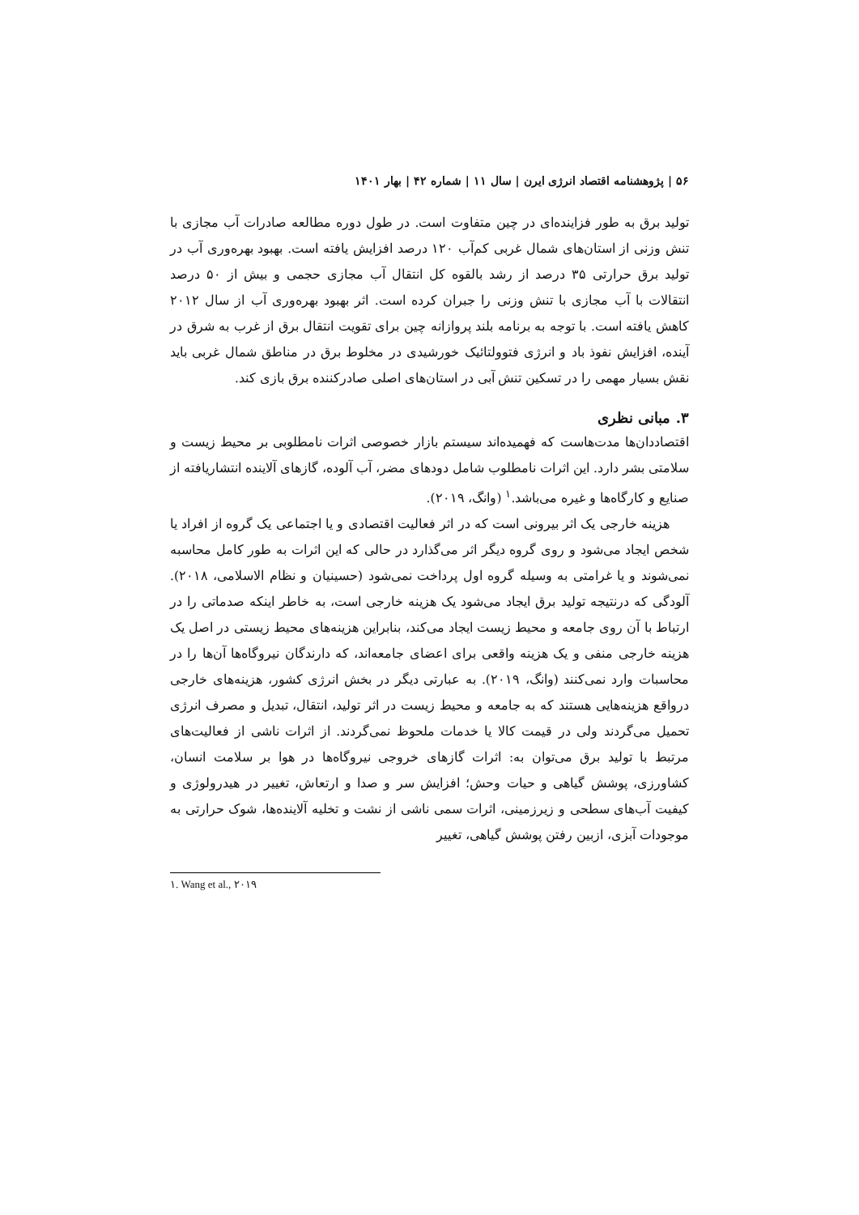۵۶ | پژوهشنامه اقتصاد انرژی ایرن | سال ۱۱ | شماره ۴۲ | بهار ۱۴۰۱
تولید برق به طور فزاینده‌ای در چین متفاوت است. در طول دوره مطالعه صادرات آب مجازی با تنش وزنی از استان‌های شمال غربی کم‌آب ۱۲۰ درصد افزایش یافته است. بهبود بهره‌وری آب در تولید برق حرارتی ۳۵ درصد از رشد بالقوه کل انتقال آب مجازی حجمی و بیش از ۵۰ درصد انتقالات با آب مجازی با تنش وزنی را جبران کرده است. اثر بهبود بهره‌وری آب از سال ۲۰۱۲ کاهش یافته است. با توجه به برنامه بلند پروازانه چین برای تقویت انتقال برق از غرب به شرق در آینده، افزایش نفوذ باد و انرژی فتوولتائیک خورشیدی در مخلوط برق در مناطق شمال غربی باید نقش بسیار مهمی را در تسکین تنش آبی در استان‌های اصلی صادرکننده برق بازی کند.
۳. مبانی نظری
اقتصاددان‌ها مدت‌هاست که فهمیده‌اند سیستم بازار خصوصی اثرات نامطلوبی بر محیط زیست و سلامتی بشر دارد. این اثرات نامطلوب شامل دودهای مضر، آب آلوده، گازهای آلاینده انتشاریافته از صنایع و کارگاه‌ها و غیره می‌باشد.<sup>۱</sup> (وانگ، ۲۰۱۹).
هزینه خارجی یک اثر بیرونی است که در اثر فعالیت اقتصادی و یا اجتماعی یک گروه از افراد یا شخص ایجاد می‌شود و روی گروه دیگر اثر می‌گذارد در حالی که این اثرات به طور کامل محاسبه نمی‌شوند و یا غرامتی به وسیله گروه اول پرداخت نمی‌شود (حسینیان و نظام الاسلامی، ۲۰۱۸). آلودگی که درنتیجه تولید برق ایجاد می‌شود یک هزینه خارجی است، به خاطر اینکه صدماتی را در ارتباط با آن روی جامعه و محیط زیست ایجاد می‌کند، بنابراین هزینه‌های محیط زیستی در اصل یک هزینه خارجی منفی و یک هزینه واقعی برای اعضای جامعه‌اند، که دارندگان نیروگاه‌ها آن‌ها را در محاسبات وارد نمی‌کنند (وانگ، ۲۰۱۹). به عبارتی دیگر در بخش انرژی کشور، هزینه‌های خارجی درواقع هزینه‌هایی هستند که به جامعه و محیط زیست در اثر تولید، انتقال، تبدیل و مصرف انرژی تحمیل می‌گردند ولی در قیمت کالا یا خدمات ملحوظ نمی‌گردند. از اثرات ناشی از فعالیت‌های مرتبط با تولید برق می‌توان به: اثرات گازهای خروجی نیروگاه‌ها در هوا بر سلامت انسان، کشاورزی، پوشش گیاهی و حیات وحش؛ افزایش سر و صدا و ارتعاش، تغییر در هیدرولوژی و کیفیت آب‌های سطحی و زیرزمینی، اثرات سمی ناشی از نشت و تخلیه آلاینده‌ها، شوک حرارتی به موجودات آبزی، ازبین رفتن پوشش گیاهی، تغییر
۱. Wang et al., ۲۰۱۹